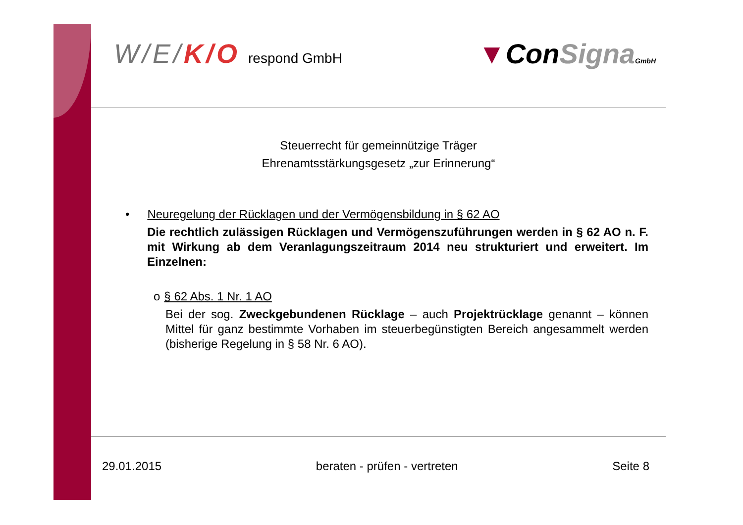W /E/K/O respond GmbH
▼ConSigna GmbH
Steuerrecht für gemeinnützige Träger
Ehrenamtsstärkungsgesetz „zur Erinnerung“
• Neuregelung der Rücklagen und der Vermögensbildung in § 62 AO
Die rechtlich zulässigen Rücklagen und Vermögenszuführungen werden in § 62 AO n. F. mit Wirkung ab dem Veranlagungszeitraum 2014 neu strukturiert und erweitert. Im Einzelnen:
o § 62 Abs. 1 Nr. 1 AO
Bei der sog. Zweckgebundenen Rücklage – auch Projektrücklage genannt – können Mittel für ganz bestimmte Vorhaben im steuerbegünstigten Bereich angesammelt werden (bisherige Regelung in § 58 Nr. 6 AO).
29.01.2015 beraten - prüfen - vertreten Seite 8